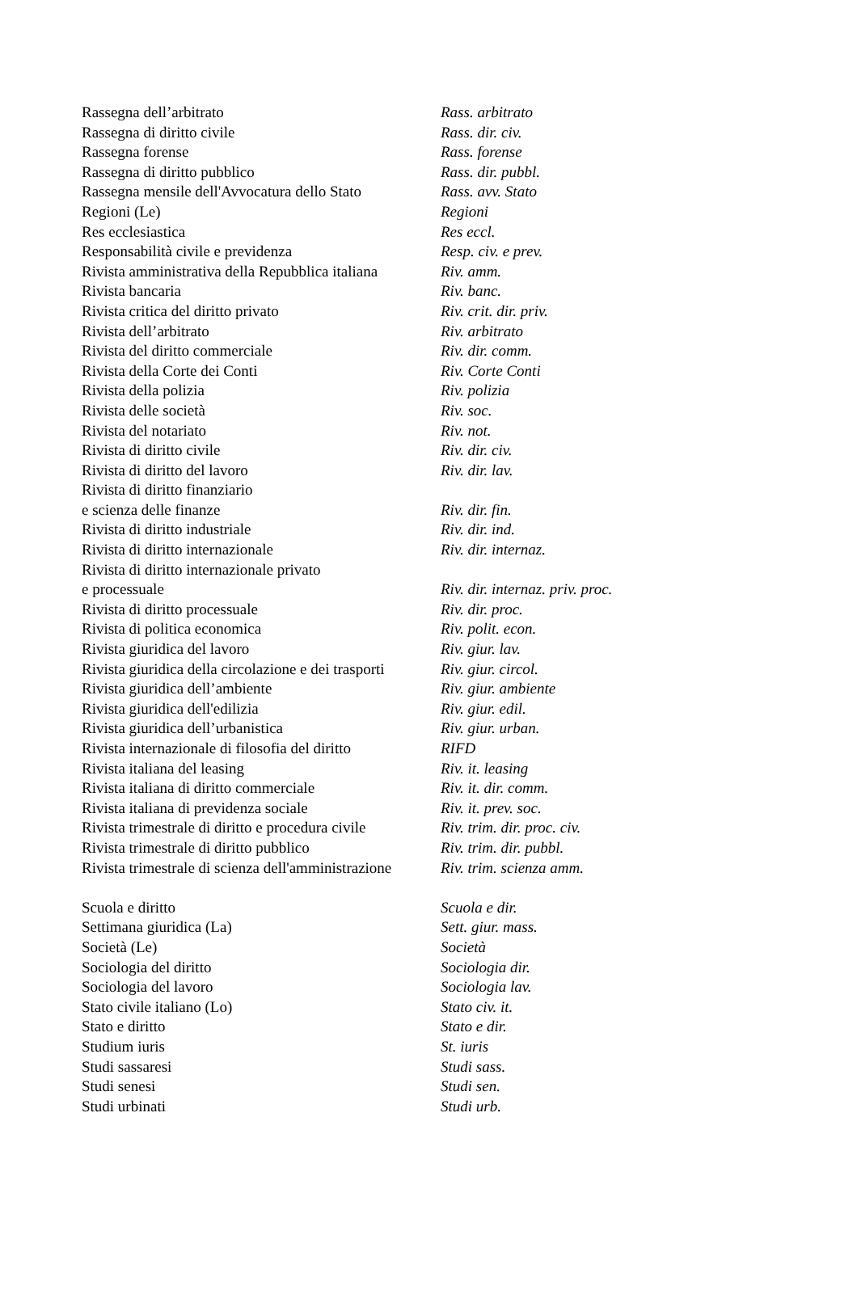| Rassegna dell’arbitrato | Rass. arbitrato |
| Rassegna di diritto civile | Rass. dir. civ. |
| Rassegna forense | Rass. forense |
| Rassegna di diritto pubblico | Rass. dir. pubbl. |
| Rassegna mensile dell'Avvocatura dello Stato | Rass. avv. Stato |
| Regioni (Le) | Regioni |
| Res ecclesiastica | Res eccl. |
| Responsabilità civile e previdenza | Resp. civ. e prev. |
| Rivista amministrativa della Repubblica italiana | Riv. amm. |
| Rivista bancaria | Riv. banc. |
| Rivista critica del diritto privato | Riv. crit. dir. priv. |
| Rivista dell’arbitrato | Riv. arbitrato |
| Rivista del diritto commerciale | Riv. dir. comm. |
| Rivista della Corte dei Conti | Riv. Corte Conti |
| Rivista della polizia | Riv. polizia |
| Rivista delle società | Riv. soc. |
| Rivista del notariato | Riv. not. |
| Rivista di diritto civile | Riv. dir. civ. |
| Rivista di diritto del lavoro | Riv. dir. lav. |
| Rivista di diritto finanziario | |
| e scienza delle finanze | Riv. dir. fin. |
| Rivista di diritto industriale | Riv. dir. ind. |
| Rivista di diritto internazionale | Riv. dir. internaz. |
| Rivista di diritto internazionale privato | |
| e processuale | Riv. dir. internaz. priv. proc. |
| Rivista di diritto processuale | Riv. dir. proc. |
| Rivista di politica economica | Riv. polit. econ. |
| Rivista giuridica del lavoro | Riv. giur. lav. |
| Rivista giuridica della circolazione e dei trasporti | Riv. giur. circol. |
| Rivista giuridica dell’ambiente | Riv. giur. ambiente |
| Rivista giuridica dell'edilizia | Riv. giur. edil. |
| Rivista giuridica dell’urbanistica | Riv. giur. urban. |
| Rivista internazionale di filosofia del diritto | RIFD |
| Rivista italiana del leasing | Riv. it. leasing |
| Rivista italiana di diritto commerciale | Riv. it. dir. comm. |
| Rivista italiana di previdenza sociale | Riv. it. prev. soc. |
| Rivista trimestrale di diritto e procedura civile | Riv. trim. dir. proc. civ. |
| Rivista trimestrale di diritto pubblico | Riv. trim. dir. pubbl. |
| Rivista trimestrale di scienza dell'amministrazione | Riv. trim. scienza amm. |
| Scuola e diritto | Scuola e dir. |
| Settimana giuridica (La) | Sett. giur. mass. |
| Società (Le) | Società |
| Sociologia del diritto | Sociologia dir. |
| Sociologia del lavoro | Sociologia lav. |
| Stato civile italiano (Lo) | Stato civ. it. |
| Stato e diritto | Stato e dir. |
| Studium iuris | St. iuris |
| Studi sassaresi | Studi sass. |
| Studi senesi | Studi sen. |
| Studi urbinati | Studi urb. |